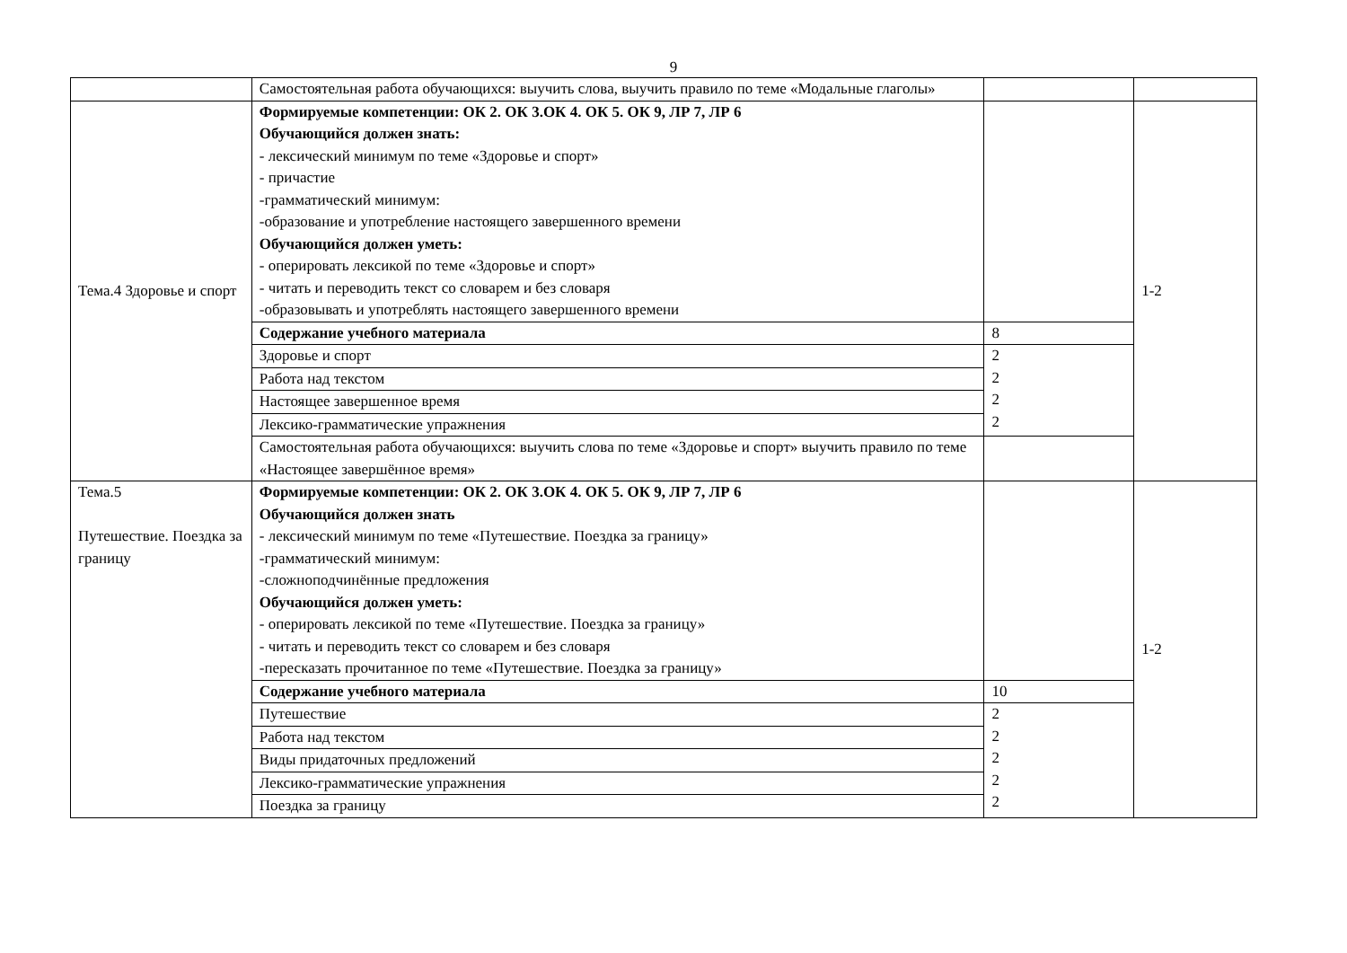9
| | Самостоятельная работа обучающихся: выучить слова, выучить правило по теме «Модальные глаголы» | | |
| Тема.4 Здоровье и спорт | Формируемые компетенции: ОК 2. ОК 3.ОК 4. ОК 5. ОК 9, ЛР 7, ЛР 6 Обучающийся должен знать: - лексический минимум по теме «Здоровье и спорт» - причастие -грамматический минимум: -образование и употребление настоящего завершенного времени Обучающийся должен уметь: - оперировать лексикой по теме «Здоровье и спорт» - читать и переводить текст со словарем и без словаря -образовывать и употреблять настоящего завершенного времени | | 1-2 |
| | Содержание учебного материала | 8 | |
| | Здоровье и спорт Работа над текстом Настоящее завершенное время Лексико-грамматические упражнения | 2 2 2 2 | |
| | Самостоятельная работа обучающихся: выучить слова по теме «Здоровье и спорт» выучить правило по теме «Настоящее завершённое время» | | |
| Тема.5 Путешествие. Поездка за границу | Формируемые компетенции: ОК 2. ОК 3.ОК 4. ОК 5. ОК 9, ЛР 7, ЛР 6 Обучающийся должен знать - лексический минимум по теме «Путешествие. Поездка за границу» -грамматический минимум: -сложноподчинённые предложения Обучающийся должен уметь: - оперировать лексикой по теме «Путешествие. Поездка за границу» - читать и переводить текст со словарем и без словаря -пересказать прочитанное по теме «Путешествие. Поездка за границу» | | 1-2 |
| | Содержание учебного материала | 10 | |
| | Путешествие Работа над текстом Виды придаточных предложений Лексико-грамматические упражнения Поездка за границу | 2 2 2 2 2 | |